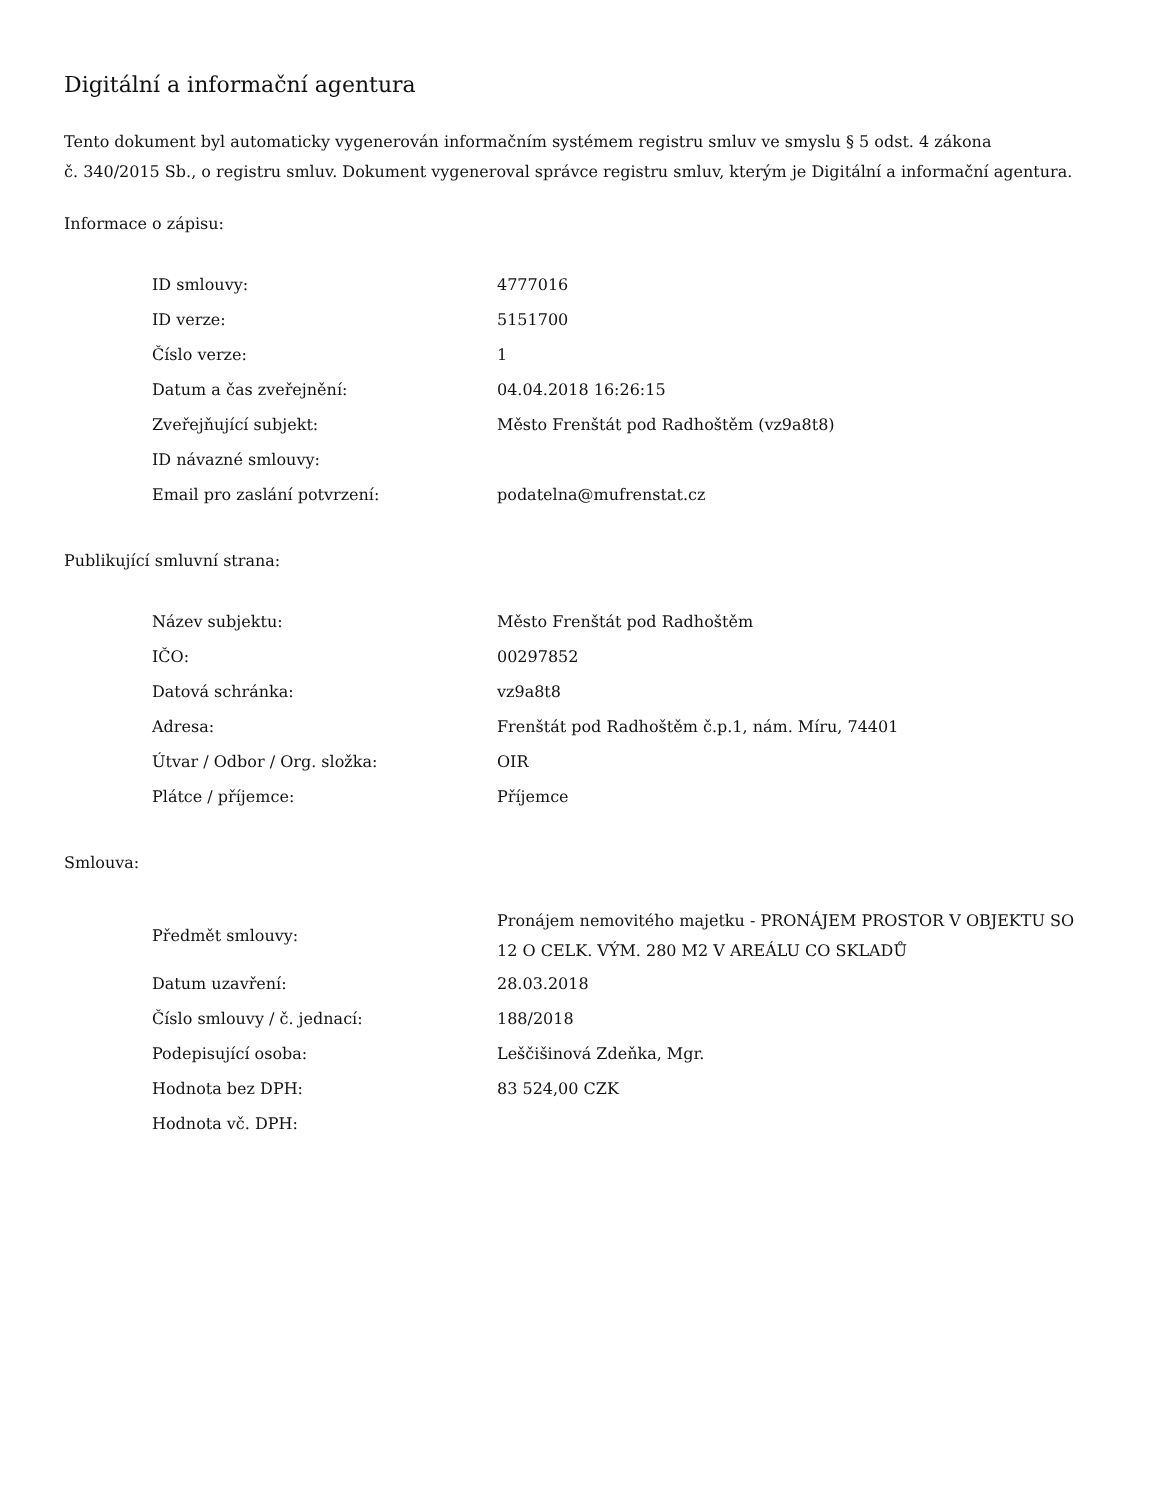Digitální a informační agentura
Tento dokument byl automaticky vygenerován informačním systémem registru smluv ve smyslu § 5 odst. 4 zákona
č. 340/2015 Sb., o registru smluv. Dokument vygeneroval správce registru smluv, kterým je Digitální a informační agentura.
Informace o zápisu:
| ID smlouvy: | 4777016 |
| ID verze: | 5151700 |
| Číslo verze: | 1 |
| Datum a čas zveřejnění: | 04.04.2018 16:26:15 |
| Zveřejňující subjekt: | Město Frenštát pod Radhoštěm (vz9a8t8) |
| ID návazné smlouvy: | |
| Email pro zaslání potvrzení: | podatelna@mufrenstat.cz |
Publikující smluvní strana:
| Název subjektu: | Město Frenštát pod Radhoštěm |
| IČO: | 00297852 |
| Datová schránka: | vz9a8t8 |
| Adresa: | Frenštát pod Radhoštěm č.p.1, nám. Míru, 74401 |
| Útvar / Odbor / Org. složka: | OIR |
| Plátce / příjemce: | Příjemce |
Smlouva:
| Předmět smlouvy: | Pronájem nemovitého majetku - PRONÁJEM PROSTOR V OBJEKTU SO 12 O CELK. VÝM. 280 M2 V AREÁLU CO SKLADŮ |
| Datum uzavření: | 28.03.2018 |
| Číslo smlouvy / č. jednací: | 188/2018 |
| Podepisující osoba: | Leščišinová Zdeňka, Mgr. |
| Hodnota bez DPH: | 83 524,00 CZK |
| Hodnota vč. DPH: | |